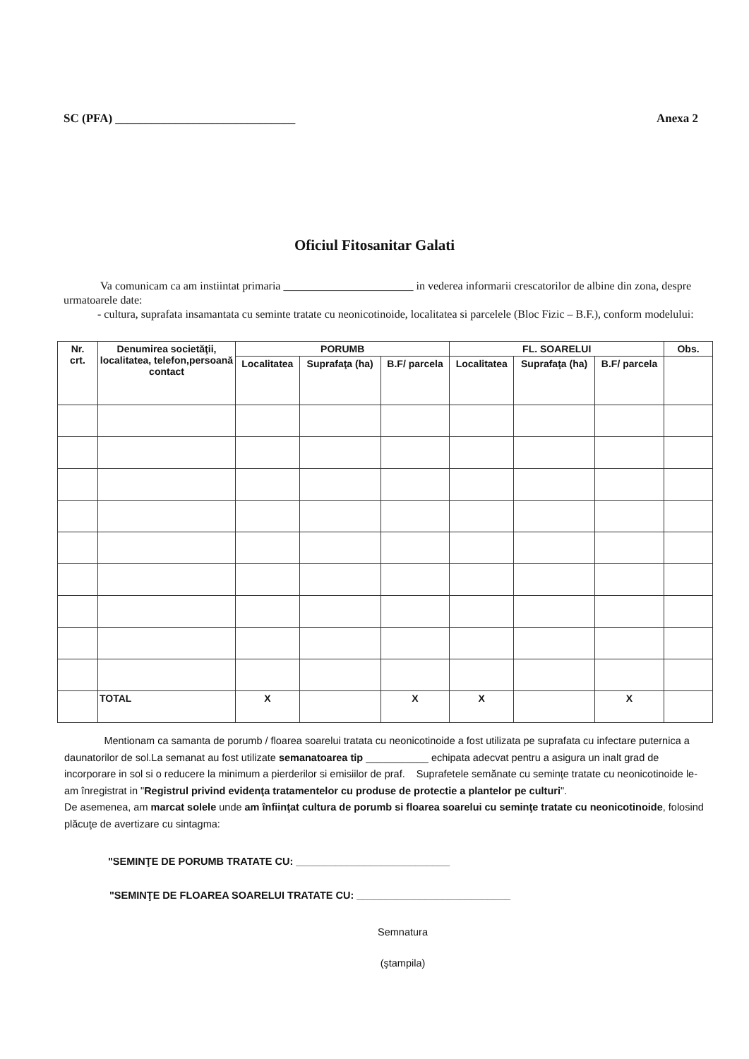SC (PFA) ______________________________ Anexa 2
Oficiul Fitosanitar Galati
Va comunicam ca am instiintat primaria _______________________ in vederea informarii crescatorilor de albine din zona, despre urmatoarele date:
- cultura, suprafata insamantata cu seminte tratate cu neonicotinoide, localitatea si parcelele (Bloc Fizic – B.F.), conform modelului:
| Nr. crt. | Denumirea societăţii, localitatea, telefon,persoană contact | PORUMB | | | FL. SOARELUI | | | Obs. |
| --- | --- | --- | --- | --- | --- | --- | --- | --- |
| | | Localitatea | Suprafaţa (ha) | B.F/ parcela | Localitatea | Suprafaţa (ha) | B.F/ parcela | |
| | TOTAL | X | | X | X | | X | |
Mentionam ca samanta de porumb / floarea soarelui tratata cu neonicotinoide a fost utilizata pe suprafata cu infectare puternica a daunatorilor de sol.La semanat au fost utilizate semanatoarea tip ___________ echipata adecvat pentru a asigura un inalt grad de incorporare in sol si o reducere la minimum a pierderilor si emisiilor de praf. Suprafetele semănate cu seminţe tratate cu neonicotinoide le-am înregistrat in "Registrul privind evidenţa tratamentelor cu produse de protectie a plantelor pe culturi".
De asemenea, am marcat solele unde am înfiinţat cultura de porumb si floarea soarelui cu seminţe tratate cu neonicotinoide, folosind plăcuţe de avertizare cu sintagma:
"SEMINŢE DE PORUMB TRATATE CU: ___________________________
"SEMINŢE DE FLOAREA SOARELUI TRATATE CU: ___________________________
Semnatura
(ştampila)